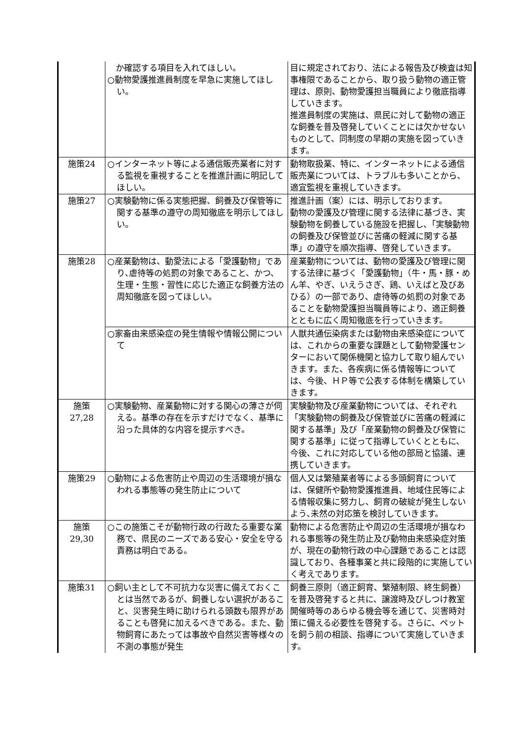| | か確認する項目を入れてほしい。 ○動物愛護推進員制度を早急に実施してほしい。 | 目に規定されており、法による報告及び検査は知事権限であることから、取り扱う動物の適正管理は、原則、動物愛護担当職員により徹底指導していきます。 推進員制度の実施は、県民に対して動物の適正な飼養を普及啓発していくことには欠かせないものとして、同制度の早期の実施を図っていきます。 |
| 施策24 | ○インターネット等による通信販売業者に対する監視を重視することを推進計画に明記してほしい。 | 動物取扱業、特に、インターネットによる通信販売業については、トラブルも多いことから、適宜監視を重視していきます。 |
| 施策27 | ○実験動物に係る実態把握、飼養及び保管等に関する基準の遵守の周知徹底を明示してほしい。 | 推進計画（案）には、明示しております。 動物の愛護及び管理に関する法律に基づき、実験動物を飼養している施設を把握し､「実験動物の飼養及び保管並びに苦痛の軽減に関する基準」の遵守を順次指導、啓発していきます。 |
| 施策28 | ○産業動物は、動愛法による「愛護動物」であり､虐待等の処罰の対象であること、かつ、生理・生態・習性に応じた適正な飼養方法の周知徹底を図ってほしい。 | 産業動物については、動物の愛護及び管理に関する法律に基づく「愛護動物」（牛・馬・豚・めん羊、やぎ、いえうさぎ、鶏、いえばと及びあひる）の一部であり、虐待等の処罰の対象であることを動物愛護担当職員等により、適正飼養とともに広く周知徹底を行っていきます。 |
| | ○家畜由来感染症の発生情報や情報公開について | 人獣共通伝染病または動物由来感染症については、これからの重要な課題として動物愛護センターにおいて関係機関と協力して取り組んでいきます。また、各疾病に係る情報等については、今後、ＨＰ等で公表する体制を構築していきます。 |
| 施策 27,28 | ○実験動物、産業動物に対する関心の薄さが伺える。基準の存在を示すだけでなく、基準に沿った具体的な内容を提示すべき。 | 実験動物及び産業動物については、それぞれ「実験動物の飼養及び保管並びに苦痛の軽減に関する基準」及び「産業動物の飼養及び保管に関する基準」に従って指導していくとともに、今後、これに対応している他の部局と協議、連携していきます。 |
| 施策29 | ○動物による危害防止や周辺の生活環境が損なわれる事態等の発生防止について | 個人又は繁殖業者等による多頭飼育については、保健所や動物愛護推進員、地域住民等による情報収集に努力し、飼育の破綻が発生しないよう､未然の対応策を検討していきます。 |
| 施策 29,30 | ○この施策こそが動物行政の行政たる重要な業務で、県民のニーズである安心・安全を守る責務は明白である。 | 動物による危害防止や周辺の生活環境が損なわれる事態等の発生防止及び動物由来感染症対策が、現在の動物行政の中心課題であることは認識しており、各種事業と共に段階的に実施していく考えであります。 |
| 施策31 | ○飼い主として不可抗力な災害に備えておくことは当然であるが、飼養しない選択があること、災害発生時に助けられる頭数も限界があることも啓発に加えるべきである。また、動物飼育にあたっては事故や自然災害等様々の不測の事態が発生 | 飼養三原則（適正飼育、繁殖制限、終生飼養）を普及啓発すると共に、譲渡時及びしつけ教室開催時等のあらゆる機会等を通じて、災害時対策に備える必要性を啓発する。さらに、ペットを飼う前の相談、指導について実施していきます。 |